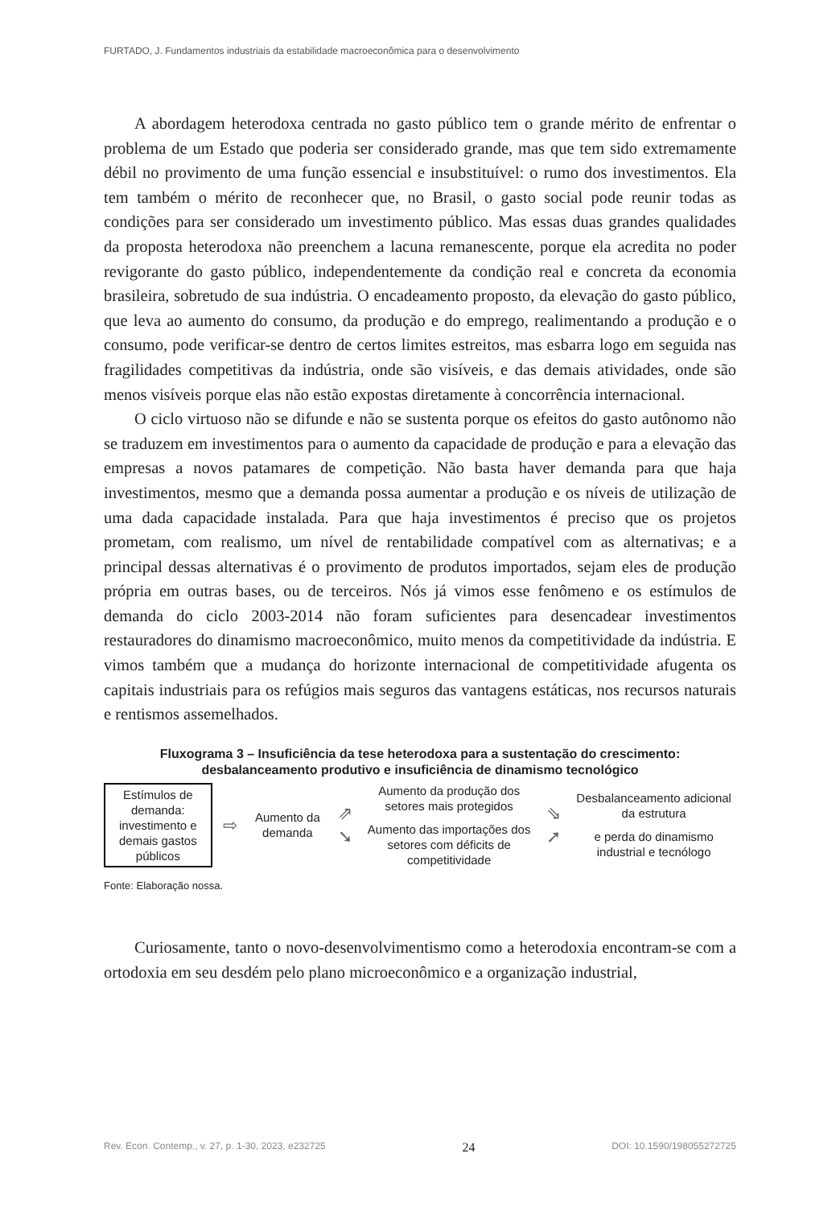FURTADO, J. Fundamentos industriais da estabilidade macroeconômica para o desenvolvimento
A abordagem heterodoxa centrada no gasto público tem o grande mérito de enfrentar o problema de um Estado que poderia ser considerado grande, mas que tem sido extremamente débil no provimento de uma função essencial e insubstituível: o rumo dos investimentos. Ela tem também o mérito de reconhecer que, no Brasil, o gasto social pode reunir todas as condições para ser considerado um investimento público. Mas essas duas grandes qualidades da proposta heterodoxa não preenchem a lacuna remanescente, porque ela acredita no poder revigorante do gasto público, independentemente da condição real e concreta da economia brasileira, sobretudo de sua indústria. O encadeamento proposto, da elevação do gasto público, que leva ao aumento do consumo, da produção e do emprego, realimentando a produção e o consumo, pode verificar-se dentro de certos limites estreitos, mas esbarra logo em seguida nas fragilidades competitivas da indústria, onde são visíveis, e das demais atividades, onde são menos visíveis porque elas não estão expostas diretamente à concorrência internacional.
O ciclo virtuoso não se difunde e não se sustenta porque os efeitos do gasto autônomo não se traduzem em investimentos para o aumento da capacidade de produção e para a elevação das empresas a novos patamares de competição. Não basta haver demanda para que haja investimentos, mesmo que a demanda possa aumentar a produção e os níveis de utilização de uma dada capacidade instalada. Para que haja investimentos é preciso que os projetos prometam, com realismo, um nível de rentabilidade compatível com as alternativas; e a principal dessas alternativas é o provimento de produtos importados, sejam eles de produção própria em outras bases, ou de terceiros. Nós já vimos esse fenômeno e os estímulos de demanda do ciclo 2003-2014 não foram suficientes para desencadear investimentos restauradores do dinamismo macroeconômico, muito menos da competitividade da indústria. E vimos também que a mudança do horizonte internacional de competitividade afugenta os capitais industriais para os refúgios mais seguros das vantagens estáticas, nos recursos naturais e rentismos assemelhados.
Fluxograma 3 – Insuficiência da tese heterodoxa para a sustentação do crescimento:
desbalanceamento produtivo e insuficiência de dinamismo tecnológico
Estímulos de demanda: investimento e demais gastos públicos
⇨
Aumento da demanda
⇗
➘
Aumento da produção dos setores mais protegidos
Aumento das importações dos setores com déficits de competitividade
⇘
➚
Desbalanceamento adicional da estrutura
e perda do dinamismo industrial e tecnólogo
Fonte: Elaboração nossa.
Curiosamente, tanto o novo-desenvolvimentismo como a heterodoxia encontram-se com a ortodoxia em seu desdém pelo plano microeconômico e a organização industrial,
Rev. Econ. Contemp., v. 27, p. 1-30, 2023, e232725 24 DOI: 10.1590/198055272725